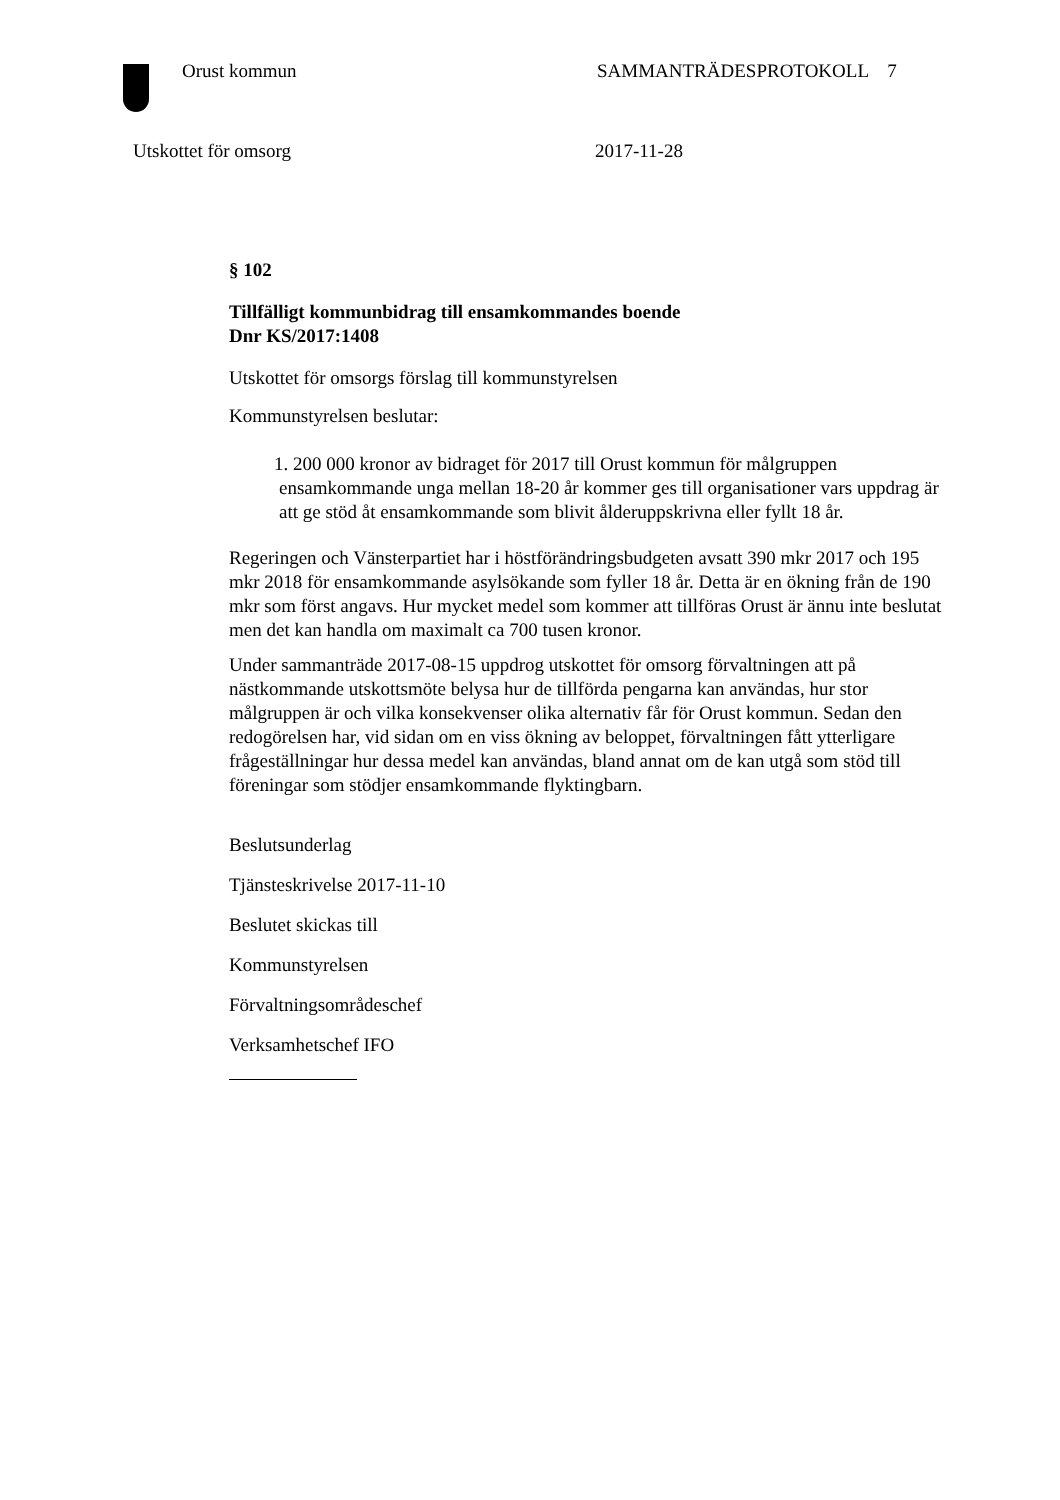Orust kommun SAMMANTRÄDESPROTOKOLL 7
Utskottet för omsorg 2017-11-28
§ 102
Tillfälligt kommunbidrag till ensamkommandes boende
Dnr KS/2017:1408
Utskottet för omsorgs förslag till kommunstyrelsen
Kommunstyrelsen beslutar:
1. 200 000 kronor av bidraget för 2017 till Orust kommun för målgruppen ensamkommande unga mellan 18-20 år kommer ges till organisationer vars uppdrag är att ge stöd åt ensamkommande som blivit ålderuppskrivna eller fyllt 18 år.
Regeringen och Vänsterpartiet har i höstförändringsbudgeten avsatt 390 mkr 2017 och 195 mkr 2018 för ensamkommande asylsökande som fyller 18 år. Detta är en ökning från de 190 mkr som först angavs. Hur mycket medel som kommer att tillföras Orust är ännu inte beslutat men det kan handla om maximalt ca 700 tusen kronor.
Under sammanträde 2017-08-15 uppdrog utskottet för omsorg förvaltningen att på nästkommande utskottsmöte belysa hur de tillförda pengarna kan användas, hur stor målgruppen är och vilka konsekvenser olika alternativ får för Orust kommun. Sedan den redogörelsen har, vid sidan om en viss ökning av beloppet, förvaltningen fått ytterligare frågeställningar hur dessa medel kan användas, bland annat om de kan utgå som stöd till föreningar som stödjer ensamkommande flyktingbarn.
Beslutsunderlag
Tjänsteskrivelse 2017-11-10
Beslutet skickas till
Kommunstyrelsen
Förvaltningsområdeschef
Verksamhetschef IFO